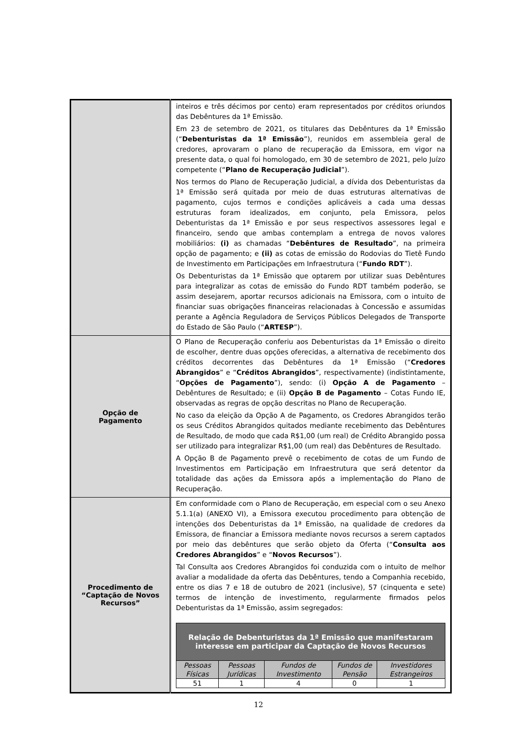| | inteiros e três décimos por cento) eram representados por créditos oriundos das Debêntures da 1ª Emissão. Em 23 de setembro de 2021, os titulares das Debêntures da 1ª Emissão (“ Debenturistas da 1ª Emissão ”), reunidos em assembleia geral de credores, aprovaram o plano de recuperação da Emissora, em vigor na presente data, o qual foi homologado, em 30 de setembro de 2021, pelo Juízo competente (“ Plano de Recuperação Judicial ”). Nos termos do Plano de Recuperação Judicial, a dívida dos Debenturistas da 1ª Emissão será quitada por meio de duas estruturas alternativas de pagamento, cujos termos e condições aplicáveis a cada uma dessas estruturas foram idealizados, em conjunto, pela Emissora, pelos Debenturistas da 1ª Emissão e por seus respectivos assessores legal e financeiro, sendo que ambas contemplam a entrega de novos valores mobiliários: (i) as chamadas “ Debêntures de Resultado ”, na primeira opção de pagamento; e (ii) as cotas de emissão do Rodovias do Tietê Fundo de Investimento em Participações em Infraestrutura (“ Fundo RDT ”). Os Debenturistas da 1ª Emissão que optarem por utilizar suas Debêntures para integralizar as cotas de emissão do Fundo RDT também poderão, se assim desejarem, aportar recursos adicionais na Emissora, com o intuito de financiar suas obrigações financeiras relacionadas à Concessão e assumidas perante a Agência Reguladora de Serviços Públicos Delegados de Transporte do Estado de São Paulo (“ ARTESP ”). |
| Opção de Pagamento | O Plano de Recuperação conferiu aos Debenturistas da 1ª Emissão o direito de escolher, dentre duas opções oferecidas, a alternativa de recebimento dos créditos decorrentes das Debêntures da 1ª Emissão (“ Credores Abrangidos ” e “ Créditos Abrangidos ”, respectivamente) (indistintamente, “ Opções de Pagamento ”), sendo: (i) Opção A de Pagamento – Debêntures de Resultado; e (ii) Opção B de Pagamento – Cotas Fundo IE, observadas as regras de opção descritas no Plano de Recuperação. No caso da eleição da Opção A de Pagamento, os Credores Abrangidos terão os seus Créditos Abrangidos quitados mediante recebimento das Debêntures de Resultado, de modo que cada R$1,00 (um real) de Crédito Abrangido possa ser utilizado para integralizar R$1,00 (um real) das Debêntures de Resultado. A Opção B de Pagamento prevê o recebimento de cotas de um Fundo de Investimentos em Participação em Infraestrutura que será detentor da totalidade das ações da Emissora após a implementação do Plano de Recuperação. |
| Procedimento de “Captação de Novos Recursos” | Em conformidade com o Plano de Recuperação, em especial com o seu Anexo 5.1.1(a) (ANEXO VI), a Emissora executou procedimento para obtenção de intenções dos Debenturistas da 1ª Emissão, na qualidade de credores da Emissora, de financiar a Emissora mediante novos recursos a serem captados por meio das debêntures que serão objeto da Oferta (“ Consulta aos Credores Abrangidos ” e “ Novos Recursos ”). Tal Consulta aos Credores Abrangidos foi conduzida com o intuito de melhor avaliar a modalidade da oferta das Debêntures, tendo a Companhia recebido, entre os dias 7 e 18 de outubro de 2021 (inclusive), 57 (cinquenta e sete) termos de intenção de investimento, regularmente firmados pelos Debenturistas da 1ª Emissão, assim segregados: / Relação de Debenturistas da 1ª Emissão que manifestaram interesse em participar da Captação de Novos Recursos / / / / / / --- / --- / --- / --- / --- / / Pessoas Físicas / Pessoas Jurídicas / Fundos de Investimento / Fundos de Pensão / Investidores Estrangeiros / / 51 / 1 / 4 / 0 / 1 / |
12